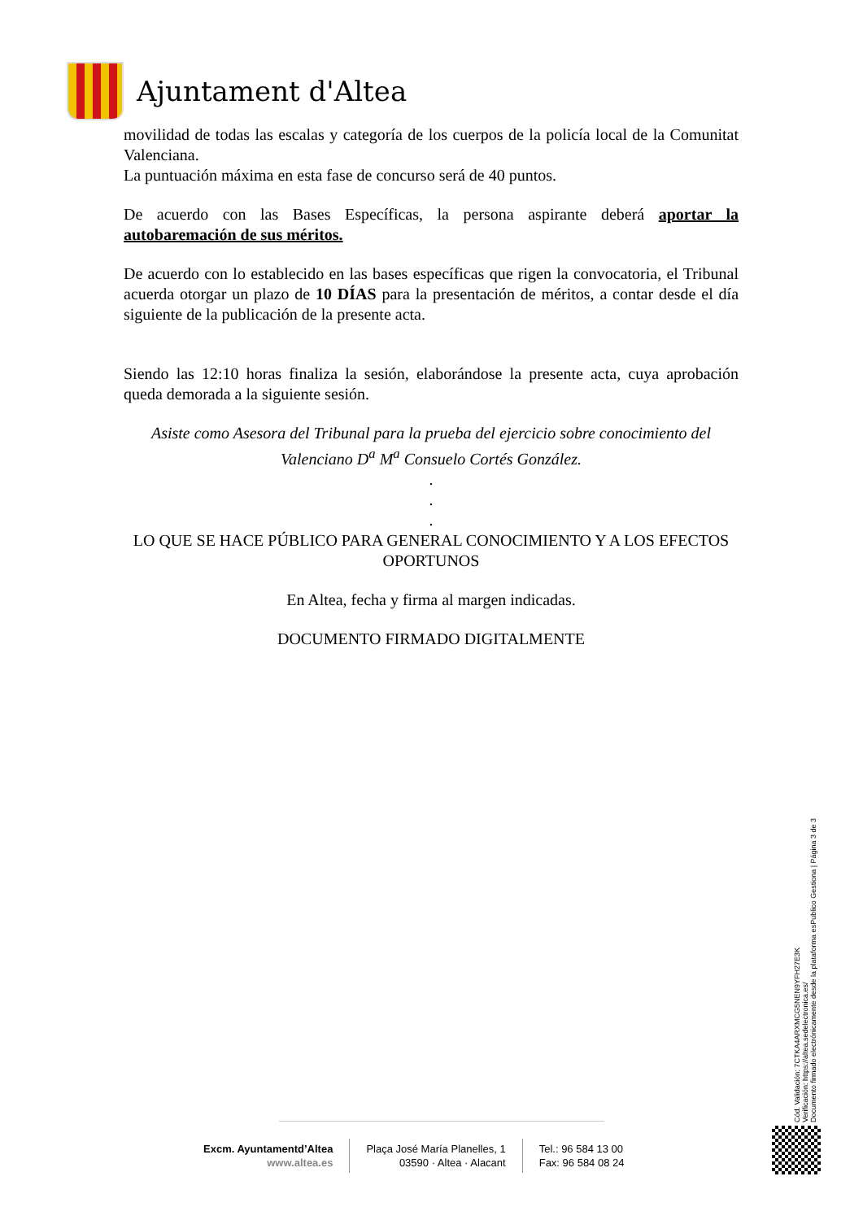Ajuntament d'Altea
movilidad de todas las escalas y categoría de los cuerpos de la policía local de la Comunitat Valenciana.
La puntuación máxima en esta fase de concurso será de 40 puntos.
De acuerdo con las Bases Específicas, la persona aspirante deberá aportar la autobaremación de sus méritos.
De acuerdo con lo establecido en las bases específicas que rigen la convocatoria, el Tribunal acuerda otorgar un plazo de 10 DÍAS para la presentación de méritos, a contar desde el día siguiente de la publicación de la presente acta.
Siendo las 12:10 horas finaliza la sesión, elaborándose la presente acta, cuya aprobación queda demorada a la siguiente sesión.
Asiste como Asesora del Tribunal para la prueba del ejercicio sobre conocimiento del Valenciano D<sup>a</sup> M<sup>a</sup> Consuelo Cortés González.
.
.
.
LO QUE SE HACE PÚBLICO PARA GENERAL CONOCIMIENTO Y A LOS EFECTOS OPORTUNOS
En Altea, fecha y firma al margen indicadas.
DOCUMENTO FIRMADO DIGITALMENTE
Cód. Validación: 7CTKA4ARXMCG5NEN9YFH27E3K
Verificación: https://altea.sedelectronica.es/
Documento firmado electrónicamente desde la plataforma esPublico Gestiona | Página 3 de 3
Excm. Ayuntamentd’Altea
www.altea.es
Plaça José María Planelles, 1
03590 · Altea · Alacant
Tel.: 96 584 13 00
Fax: 96 584 08 24